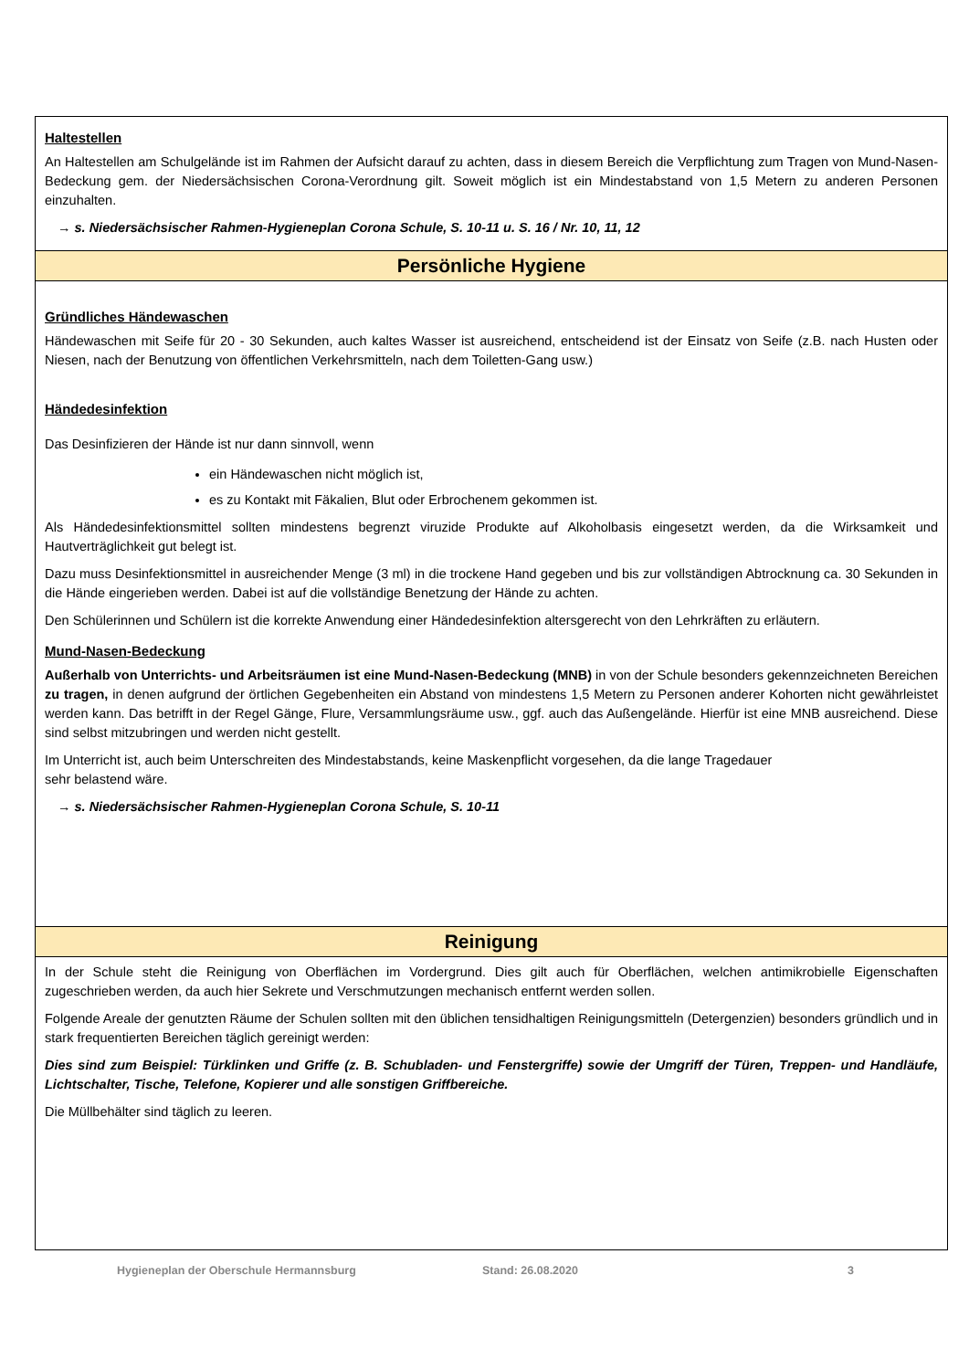Haltestellen
An Haltestellen am Schulgelände ist im Rahmen der Aufsicht darauf zu achten, dass in diesem Bereich die Verpflichtung zum Tragen von Mund-Nasen-Bedeckung gem. der Niedersächsischen Corona-Verordnung gilt. Soweit möglich ist ein Mindestabstand von 1,5 Metern zu anderen Personen einzuhalten.
→ s. Niedersächsischer Rahmen-Hygieneplan Corona Schule, S. 10-11 u. S. 16 / Nr. 10, 11, 12
Persönliche Hygiene
Gründliches Händewaschen
Händewaschen mit Seife für 20 - 30 Sekunden, auch kaltes Wasser ist ausreichend, entscheidend ist der Einsatz von Seife (z.B. nach Husten oder Niesen, nach der Benutzung von öffentlichen Verkehrsmitteln, nach dem Toiletten-Gang usw.)
Händedesinfektion
Das Desinfizieren der Hände ist nur dann sinnvoll, wenn
ein Händewaschen nicht möglich ist,
es zu Kontakt mit Fäkalien, Blut oder Erbrochenem gekommen ist.
Als Händedesinfektionsmittel sollten mindestens begrenzt viruzide Produkte auf Alkoholbasis eingesetzt werden, da die Wirksamkeit und Hautverträglichkeit gut belegt ist.
Dazu muss Desinfektionsmittel in ausreichender Menge (3 ml) in die trockene Hand gegeben und bis zur vollständigen Abtrocknung ca. 30 Sekunden in die Hände eingerieben werden. Dabei ist auf die vollständige Benetzung der Hände zu achten.
Den Schülerinnen und Schülern ist die korrekte Anwendung einer Händedesinfektion altersgerecht von den Lehrkräften zu erläutern.
Mund-Nasen-Bedeckung
Außerhalb von Unterrichts- und Arbeitsräumen ist eine Mund-Nasen-Bedeckung (MNB) in von der Schule besonders gekennzeichneten Bereichen zu tragen, in denen aufgrund der örtlichen Gegebenheiten ein Abstand von mindestens 1,5 Metern zu Personen anderer Kohorten nicht gewährleistet werden kann. Das betrifft in der Regel Gänge, Flure, Versammlungsräume usw., ggf. auch das Außengelände. Hierfür ist eine MNB ausreichend. Diese sind selbst mitzubringen und werden nicht gestellt.
Im Unterricht ist, auch beim Unterschreiten des Mindestabstands, keine Maskenpflicht vorgesehen, da die lange Tragedauer
sehr belastend wäre.
→ s. Niedersächsischer Rahmen-Hygieneplan Corona Schule, S. 10-11
Reinigung
In der Schule steht die Reinigung von Oberflächen im Vordergrund. Dies gilt auch für Oberflächen, welchen antimikrobielle Eigenschaften zugeschrieben werden, da auch hier Sekrete und Verschmutzungen mechanisch entfernt werden sollen.
Folgende Areale der genutzten Räume der Schulen sollten mit den üblichen tensidhaltigen Reinigungsmitteln (Detergenzien) besonders gründlich und in stark frequentierten Bereichen täglich gereinigt werden:
Dies sind zum Beispiel: Türklinken und Griffe (z. B. Schubladen- und Fenstergriffe) sowie der Umgriff der Türen, Treppen- und Handläufe, Lichtschalter, Tische, Telefone, Kopierer und alle sonstigen Griffbereiche.
Die Müllbehälter sind täglich zu leeren.
Hygieneplan der Oberschule Hermannsburg Stand: 26.08.2020 3